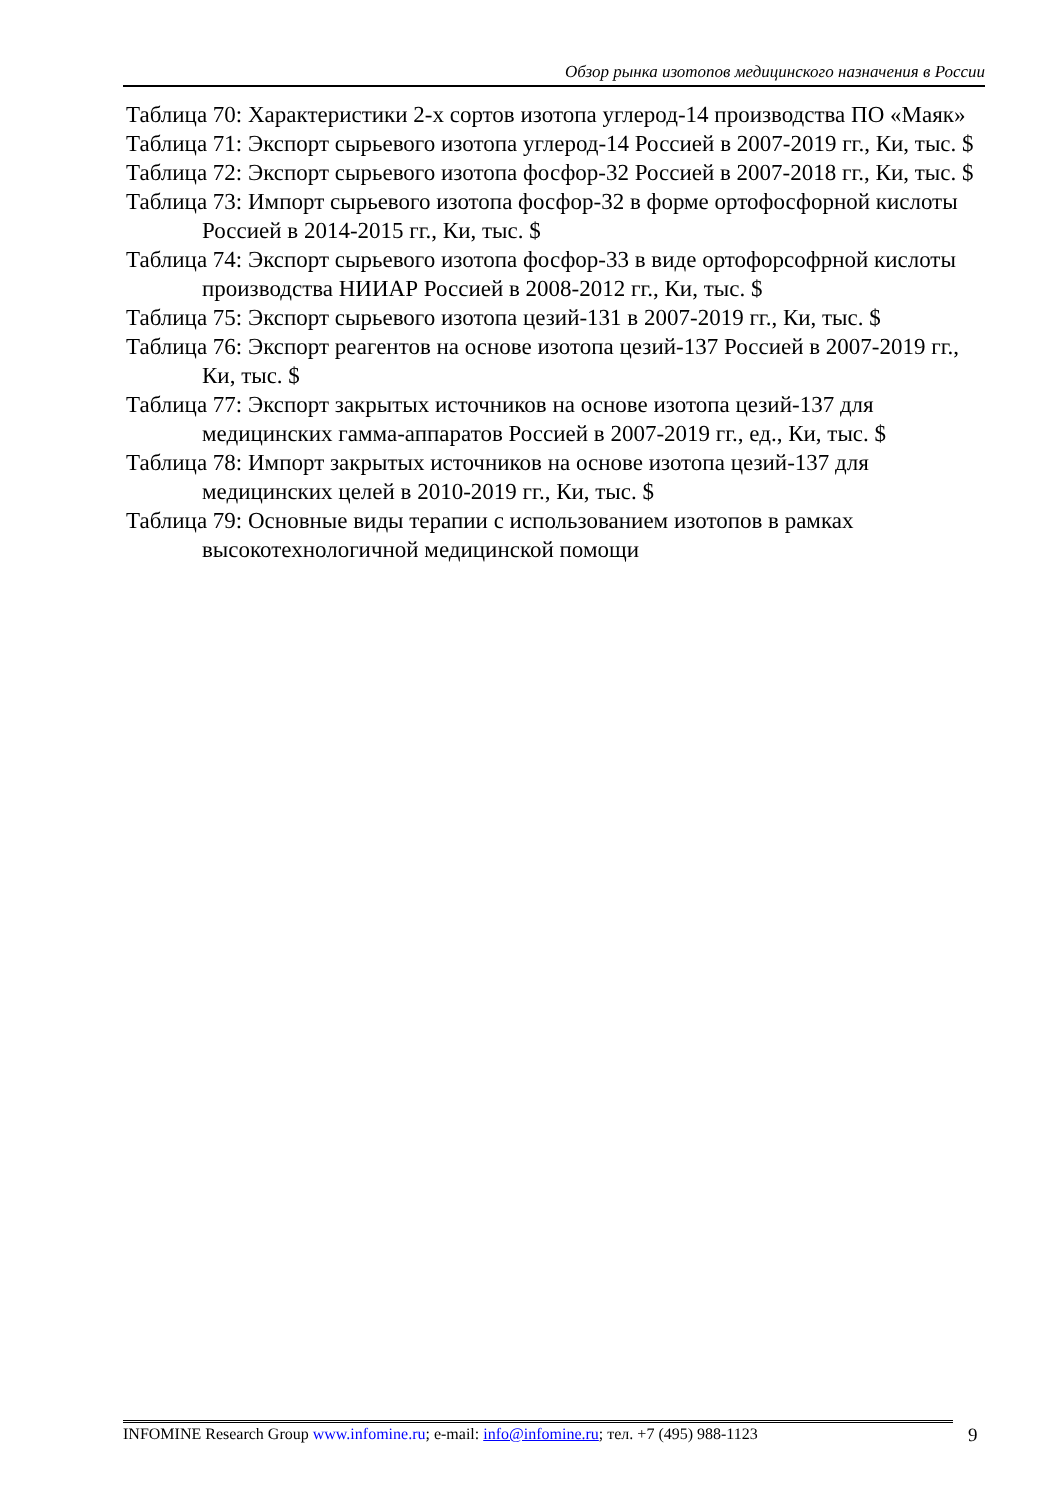Обзор рынка изотопов медицинского назначения в России
Таблица 70: Характеристики 2-х сортов изотопа углерод-14 производства ПО «Маяк»
Таблица 71: Экспорт сырьевого изотопа углерод-14 Россией в 2007-2019 гг., Ки, тыс. $
Таблица 72: Экспорт сырьевого изотопа фосфор-32 Россией в 2007-2018 гг., Ки, тыс. $
Таблица 73: Импорт сырьевого изотопа фосфор-32 в форме ортофосфорной кислоты Россией в 2014-2015 гг., Ки, тыс. $
Таблица 74: Экспорт сырьевого изотопа фосфор-33 в виде ортофорсофрной кислоты производства НИИАР Россией в 2008-2012 гг., Ки, тыс. $
Таблица 75: Экспорт сырьевого изотопа цезий-131 в 2007-2019 гг., Ки, тыс. $
Таблица 76: Экспорт реагентов на основе изотопа цезий-137 Россией в 2007-2019 гг., Ки, тыс. $
Таблица 77: Экспорт закрытых источников на основе изотопа цезий-137 для медицинских гамма-аппаратов Россией в 2007-2019 гг., ед., Ки, тыс. $
Таблица 78: Импорт закрытых источников на основе изотопа цезий-137 для медицинских целей в 2010-2019 гг., Ки, тыс. $
Таблица 79: Основные виды терапии с использованием изотопов в рамках высокотехнологичной медицинской помощи
INFOMINE Research Group www.infomine.ru; e-mail: info@infomine.ru; тел. +7 (495) 988-1123
9